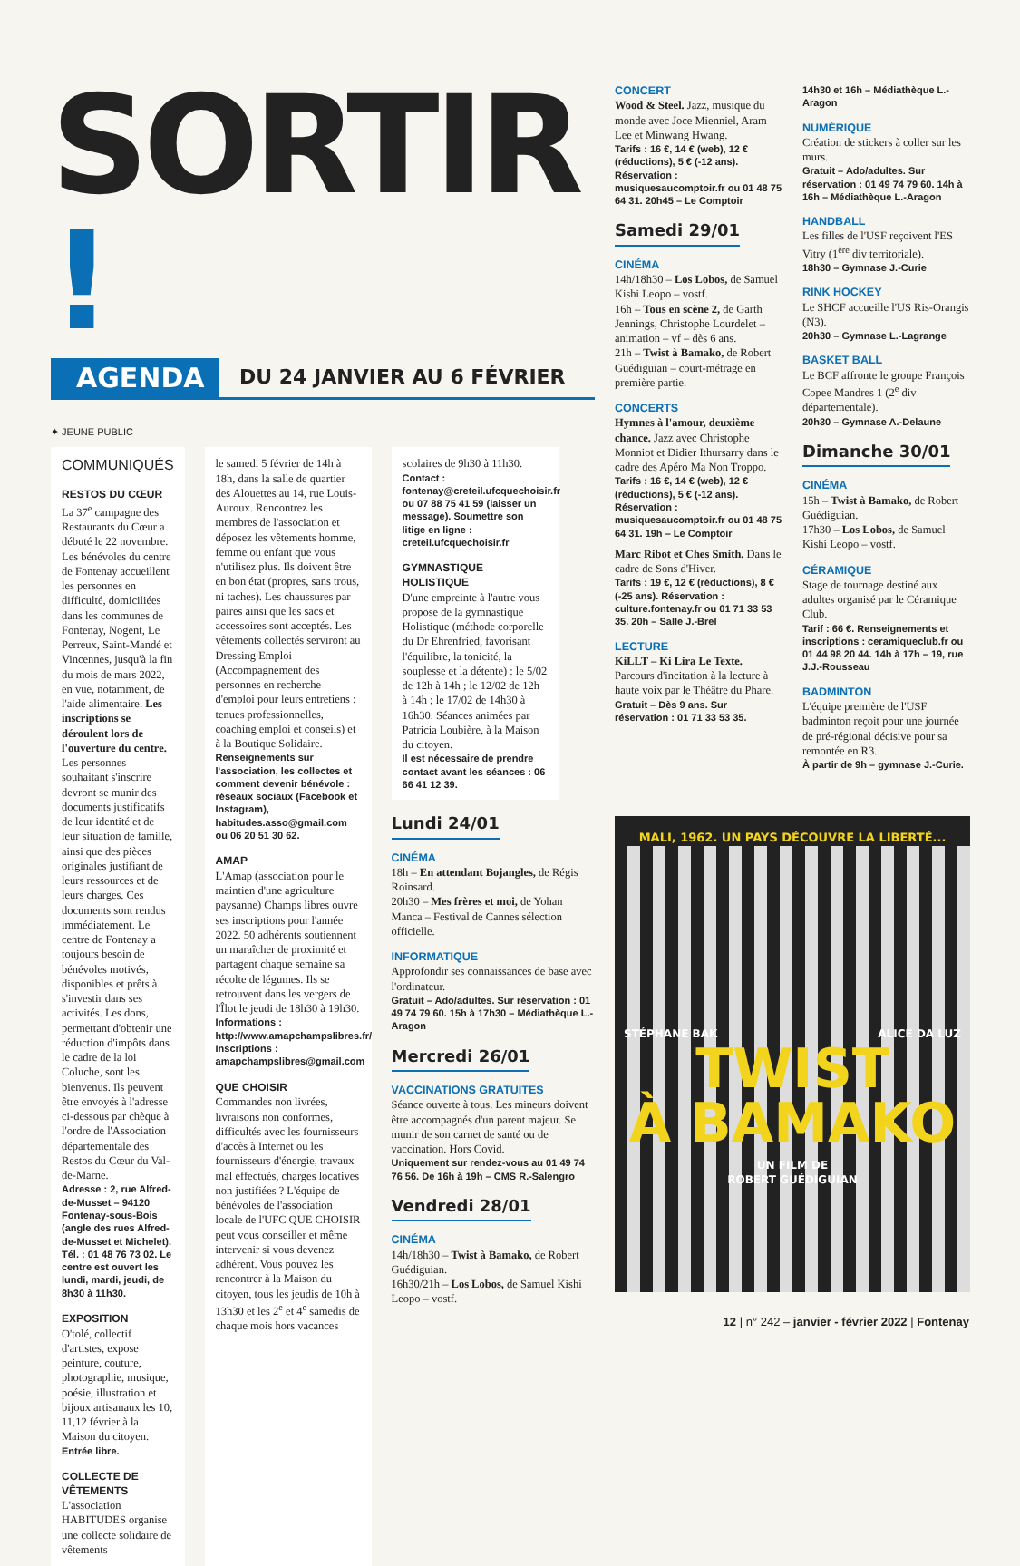SORTIR !
AGENDA
DU 24 JANVIER AU 6 FÉVRIER
✦ JEUNE PUBLIC
COMMUNIQUÉS
RESTOS DU CŒUR
La 37<sup>e</sup> campagne des Restaurants du Cœur a débuté le 22 novembre. Les bénévoles du centre de Fontenay accueillent les personnes en difficulté, domiciliées dans les communes de Fontenay, Nogent, Le Perreux, Saint-Mandé et Vincennes, jusqu'à la fin du mois de mars 2022, en vue, notamment, de l'aide alimentaire. Les inscriptions se déroulent lors de l'ouverture du centre. Les personnes souhaitant s'inscrire devront se munir des documents justificatifs de leur identité et de leur situation de famille, ainsi que des pièces originales justifiant de leurs ressources et de leurs charges. Ces documents sont rendus immédiatement. Le centre de Fontenay a toujours besoin de bénévoles motivés, disponibles et prêts à s'investir dans ses activités. Les dons, permettant d'obtenir une réduction d'impôts dans le cadre de la loi Coluche, sont les bienvenus. Ils peuvent être envoyés à l'adresse ci-dessous par chèque à l'ordre de l'Association départementale des Restos du Cœur du Val-de-Marne.
Adresse : 2, rue Alfred-de-Musset – 94120 Fontenay-sous-Bois (angle des rues Alfred-de-Musset et Michelet). Tél. : 01 48 76 73 02. Le centre est ouvert les lundi, mardi, jeudi, de 8h30 à 11h30.
EXPOSITION
O'tolé, collectif d'artistes, expose peinture, couture, photographie, musique, poésie, illustration et bijoux artisanaux les 10, 11,12 février à la Maison du citoyen.
Entrée libre.
COLLECTE DE VÊTEMENTS
L'association HABITUDES organise une collecte solidaire de vêtements
le samedi 5 février de 14h à 18h, dans la salle de quartier des Alouettes au 14, rue Louis-Auroux. Rencontrez les membres de l'association et déposez les vêtements homme, femme ou enfant que vous n'utilisez plus. Ils doivent être en bon état (propres, sans trous, ni taches). Les chaussures par paires ainsi que les sacs et accessoires sont acceptés. Les vêtements collectés serviront au Dressing Emploi (Accompagnement des personnes en recherche d'emploi pour leurs entretiens : tenues professionnelles, coaching emploi et conseils) et à la Boutique Solidaire.
Renseignements sur l'association, les collectes et comment devenir bénévole : réseaux sociaux (Facebook et Instagram), habitudes.asso@gmail.com ou 06 20 51 30 62.
AMAP
L'Amap (association pour le maintien d'une agriculture paysanne) Champs libres ouvre ses inscriptions pour l'année 2022. 50 adhérents soutiennent un maraîcher de proximité et partagent chaque semaine sa récolte de légumes. Ils se retrouvent dans les vergers de l'Îlot le jeudi de 18h30 à 19h30.
Informations : http://www.amapchampslibres.fr/ Inscriptions : amapchampslibres@gmail.com
QUE CHOISIR
Commandes non livrées, livraisons non conformes, difficultés avec les fournisseurs d'accès à Internet ou les fournisseurs d'énergie, travaux mal effectués, charges locatives non justifiées ? L'équipe de bénévoles de l'association locale de l'UFC QUE CHOISIR peut vous conseiller et même intervenir si vous devenez adhérent. Vous pouvez les rencontrer à la Maison du citoyen, tous les jeudis de 10h à 13h30 et les 2<sup>e</sup> et 4<sup>e</sup> samedis de chaque mois hors vacances
scolaires de 9h30 à 11h30.
Contact : fontenay@creteil.ufcquechoisir.fr ou 07 88 75 41 59 (laisser un message). Soumettre son litige en ligne : creteil.ufcquechoisir.fr
GYMNASTIQUE HOLISTIQUE
D'une empreinte à l'autre vous propose de la gymnastique Holistique (méthode corporelle du Dr Ehrenfried, favorisant l'équilibre, la tonicité, la souplesse et la détente) : le 5/02 de 12h à 14h ; le 12/02 de 12h à 14h ; le 17/02 de 14h30 à 16h30. Séances animées par Patricia Loubière, à la Maison du citoyen.
Il est nécessaire de prendre contact avant les séances : 06 66 41 12 39.
Lundi 24/01
CINÉMA
18h – En attendant Bojangles, de Régis Roinsard.
20h30 – Mes frères et moi, de Yohan Manca – Festival de Cannes sélection officielle.
INFORMATIQUE
Approfondir ses connaissances de base avec l'ordinateur.
Gratuit – Ado/adultes. Sur réservation : 01 49 74 79 60. 15h à 17h30 – Médiathèque L.-Aragon
Mercredi 26/01
VACCINATIONS GRATUITES
Séance ouverte à tous. Les mineurs doivent être accompagnés d'un parent majeur. Se munir de son carnet de santé ou de vaccination. Hors Covid.
Uniquement sur rendez-vous au 01 49 74 76 56. De 16h à 19h – CMS R.-Salengro
Vendredi 28/01
CINÉMA
14h/18h30 – Twist à Bamako, de Robert Guédiguian.
16h30/21h – Los Lobos, de Samuel Kishi Leopo – vostf.
CONCERT
Wood & Steel. Jazz, musique du monde avec Joce Mienniel, Aram Lee et Minwang Hwang.
Tarifs : 16 €, 14 € (web), 12 € (réductions), 5 € (-12 ans). Réservation : musiquesaucomptoir.fr ou 01 48 75 64 31. 20h45 – Le Comptoir
Samedi 29/01
CINÉMA
14h/18h30 – Los Lobos, de Samuel Kishi Leopo – vostf.
16h – Tous en scène 2, de Garth Jennings, Christophe Lourdelet – animation – vf – dès 6 ans.
21h – Twist à Bamako, de Robert Guédiguian – court-métrage en première partie.
CONCERTS
Hymnes à l'amour, deuxième chance. Jazz avec Christophe Monniot et Didier Ithursarry dans le cadre des Apéro Ma Non Troppo.
Tarifs : 16 €, 14 € (web), 12 € (réductions), 5 € (-12 ans). Réservation : musiquesaucomptoir.fr ou 01 48 75 64 31. 19h – Le Comptoir
Marc Ribot et Ches Smith. Dans le cadre de Sons d'Hiver.
Tarifs : 19 €, 12 € (réductions), 8 € (-25 ans). Réservation : culture.fontenay.fr ou 01 71 33 53 35. 20h – Salle J.-Brel
LECTURE
KiLLT – Ki Lira Le Texte. Parcours d'incitation à la lecture à haute voix par le Théâtre du Phare.
Gratuit – Dès 9 ans. Sur réservation : 01 71 33 53 35.
14h30 et 16h – Médiathèque L.-Aragon
NUMÉRIQUE
Création de stickers à coller sur les murs.
Gratuit – Ado/adultes. Sur réservation : 01 49 74 79 60. 14h à 16h – Médiathèque L.-Aragon
HANDBALL
Les filles de l'USF reçoivent l'ES Vitry (1<sup>ère</sup> div territoriale).
18h30 – Gymnase J.-Curie
RINK HOCKEY
Le SHCF accueille l'US Ris-Orangis (N3).
20h30 – Gymnase L.-Lagrange
BASKET BALL
Le BCF affronte le groupe François Copee Mandres 1 (2<sup>e</sup> div départementale).
20h30 – Gymnase A.-Delaune
Dimanche 30/01
CINÉMA
15h – Twist à Bamako, de Robert Guédiguian.
17h30 – Los Lobos, de Samuel Kishi Leopo – vostf.
CÉRAMIQUE
Stage de tournage destiné aux adultes organisé par le Céramique Club.
Tarif : 66 €. Renseignements et inscriptions : ceramiqueclub.fr ou 01 44 98 20 44. 14h à 17h – 19, rue J.J.-Rousseau
BADMINTON
L'équipe première de l'USF badminton reçoit pour une journée de pré-régional décisive pour sa remontée en R3.
À partir de 9h – gymnase J.-Curie.
MALI, 1962. UN PAYS DÉCOUVRE LA LIBERTÉ...
STÉPHANE BAK ALICE DA LUZ
TWIST
À BAMAKO
UN FILM DE
ROBERT GUÉDIGUIAN
12 | n° 242 – janvier - février 2022 | Fontenay